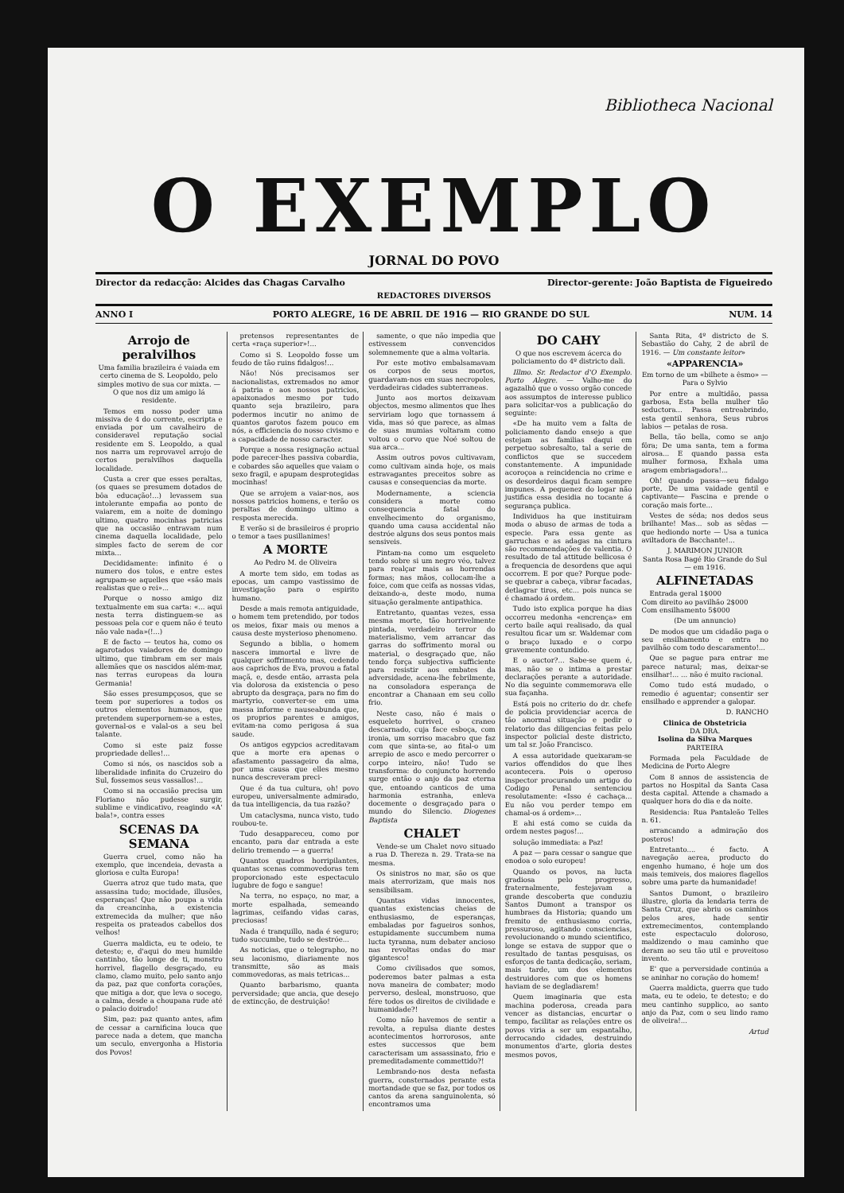Bibliotheca Nacional
O EXEMPLO
JORNAL DO POVO
Director da redacção: Alcides das Chagas Carvalho Director-gerente: João Baptista de Figueiredo
REDACTORES DIVERSOS
ANNO I PORTO ALEGRE, 16 DE ABRIL DE 1916 — RIO GRANDE DO SUL NUM. 14
Arrojo de peralvilhos
Uma familia brazileira é vaiada em certo cinema de S. Leopoldo, pelo simples motivo de sua cor mixta. — O que nos diz um amigo lá residente.
Temos em nosso poder uma missiva de 4 do corrente, escripta e enviada por um cavalheiro de consideravel reputação social residente em S. Leopoldo, a qual nos narra um reprovavel arrojo de certos peralvilhos daquella localidade.
Custa a crer que esses peraltas, (os quaes se presumem dotados de bôa educação!...) levassem sua intolerante empafia ao ponto de vaiarem, em a noite de domingo ultimo, quatro mocinhas patricias que na occasião entravam num cinema daquella localidade, pelo simples facto de serem de cor mixta...
Decididamente: infinito é o numero dos tolos, e entre estes agrupam-se aquelles que «são mais realistas que o rei»...
Porque o nosso amigo diz textualmente em sua carta: «... aqui nesta terra distinguem-se as pessoas pela cor e quem não é teuto não vale nada»(!...)
E de facto — teutos ha, como os agarotados vaiadores de domingo ultimo, que timbram em ser mais allemães que os nascidos além-mar, nas terras europeas da loura Germania!
São esses presumpçosos, que se teem por superiores a todos os outros elementos humanos, que pretendem superpornem-se a estes, governal-os e valal-os a seu bel talante.
Como si este paiz fosse propriedade delles!...
Como si nós, os nascidos sob a liberalidade infinita do Cruzeiro do Sul, fossemos seus vassallos!...
Como si na occasião precisa um Floriano não pudesse surgir, sublime e vindicativo, reagindo «A' bala!», contra esses
SCENAS DA SEMANA
Guerra cruel, como não ha exemplo, que incendeia, devasta a gloriosa e culta Europa!
Guerra atroz que tudo mata, que assassina tudo; mocidade, illusões, esperanças! Que não poupa a vida da creancinha, a existencia extremecida da mulher; que não respeita os prateados cabellos dos velhos!
Guerra maldicta, eu te odeio, te detesto; e, d'aqui do meu humilde cantinho, tão longe de ti, monstro horrivel, flagello desgraçado, eu clamo, clamo muito, pelo santo anjo da paz, paz que conforta corações, que mitiga a dor, que leva o socego, a calma, desde a choupana rude até o palacio doirado!
Sim, paz: paz quanto antes, afim de cessar a carnificina louca que parece nada a detem, que mancha um seculo, envergonha a Historia dos Povos!
pretensos representantes de certa «raça superior»!...
Como si S. Leopoldo fosse um feudo de tão ruins fidalgos!...
Não! Nós precisamos ser nacionalistas, extremados no amor á patria e aos nossos patricios, apaixonados mesmo por tudo quanto seja brazileiro, para podermos incutir no animo de quantos garotos fazem pouco em nós, a efficiencia do nosso civismo e a capacidade de nosso caracter.
Porque a nossa resignação actual pode parecer-lhes passiva cobardia, e cobardes são aquelles que vaiam o sexo fragil, e apupam desprotegidas mocinhas!
Que se arrojem a vaiar-nos, aos nossos patricios homens, e terão os peraltas de domingo ultimo a resposta merecida.
E verão si de brasileiros é proprio o temor a taes pusillanimes!
A MORTE
Ao Pedro M. de Oliveira
A morte tem sido, em todas as epocas, um campo vastissimo de investigação para o espirito humano.
Desde a mais remota antiguidade, o homem tem pretendido, por todos os meios, fixar mais ou menos a causa deste mysterioso phenomeno.
Segundo a biblia, o homem nascera immortal e livre de qualquer soffrimento mas, cedendo aos caprichos de Eva, provou a fatal maçã, e, desde então, arrasta pela via dolorosa da existencia o peso abrupto da desgraça, para no fim do martyrio, converter-se em uma massa informe e nauseabunda que, os proprios parentes e amigos, evitam-na como perigosa á sua saude.
Os antigos egypcios acreditavam que a morte era apenas o afastamento passageiro da alma, por uma causa que elles mesmo nunca descreveram preci-
Que é da tua cultura, oh! povo europeu, universalmente admirado, da tua intelligencia, da tua razão?
Um cataclysma, nunca visto, tudo roubou-te.
Tudo desappareceu, como por encanto, para dar entrada a este delirio tremendo — a guerra!
Quantos quadros horripilantes, quantas scenas commovedoras tem proporcionado este espectaculo lugubre de fogo e sangue!
Na terra, no espaço, no mar, a morte espalhada, semeando lagrimas, ceifando vidas caras, preciosas!
Nada é tranquillo, nada é seguro; tudo succumbe, tudo se destróe...
As noticias, que o telegrapho, no seu laconismo, diariamente nos transmitte, são as mais commovedoras, as mais tetricas...
Quanto barbarismo, quanta perversidade; que ancia, que desejo de extincção, de destruição!
samente, o que não impedia que estivessem convencidos solemnemente que a alma voltaria.
Por este motivo embalsamavam os corpos de seus mortos, guardavam-nos em suas necropoles, verdadeiras cidades subterraneas.
Junto aos mortos deixavam objectos, mesmo alimentos que lhes serviriam logo que tornassem á vida, mas só que parece, as almas de suas mumias voltaram como voltou o corvo que Noé soltou de sua arca...
Assim outros povos cultivavam, como cultivam ainda hoje, os mais estravagantes preceitos sobre as causas e consequencias da morte.
Modernamente, a sciencia considera a morte como consequencia fatal do envelhecimento do organismo, quando uma causa accidental não destróe alguns dos seus pontos mais sensiveis.
Pintam-na como um esqueleto tendo sobre si um negro véo, talvez para realçar mais as horrendas formas; nas mãos, collocam-lhe a foice, com que ceifa as nossas vidas, deixando-a, deste modo, numa situação geralmente antipathica.
Entretanto, quantas vezes, essa mesma morte, tão horrivelmente pintada, verdadeiro terror do materialismo, vem arrancar das garras do soffrimento moral ou material, o desgraçado que, não tendo força subjectiva sufficiente para resistir aos embates da adversidade, acena-lhe febrilmente, na consoladora esperança de encontrar a Chanaan em seu collo frio.
Neste caso, não é mais o esqueleto horrivel, o craneo descarnado, cuja face esboça, com ironia, um sorriso macabro que faz com que sinta-se, ao fital-o um arrepio de asco e medo percorrer o corpo inteiro, não! Tudo se transforma: do conjuncto horrendo surge então o anjo da paz eterna que, entoando canticos de uma harmonia estranha, enleva docemente o desgraçado para o mundo do Silencio. Diogenes Baptista
CHALET
Vende-se um Chalet novo situado a rua D. Thereza n. 29. Trata-se na mesma.
Os sinistros no mar, são os que mais aterrorizam, que mais nos sensibilisam.
Quantas vidas innocentes, quantas existencias cheias de enthusiasmo, de esperanças, embaladas por fagueiros sonhos, estupidamente succumbem numa lucta tyranna, num debater ancioso nas revoltas ondas do mar gigantesco!
Como civilisados que somos, poderemos bater palmas a esta nova maneira de combater; modo perverso, desleal, monstruoso, que fére todos os direitos de civilidade e humanidade?!
Como não havemos de sentir a revolta, a repulsa diante destes acontecimentos horrorosos, ante estes successos que bem caracterisam um assassinato, frio e premeditadamente commettido?!
Lembrando-nos desta nefasta guerra, consternados perante esta mortandade que se faz, por todos os cantos da arena sanguinolenta, só encontramos uma
DO CAHY
O que nos escrevem ácerca do policiamento do 4º districto dali.
Illmo. Sr. Redactor d'O Exemplo. Porto Alegre. — Valho-me do agazalhô que o vosso orgão concede aos assumptos de interesse publico para solicitar-vos a publicação do seguinte:
«De ha muito vem a falta de policiamento dando ensejo a que estejam as familias daqui em perpetuo sobresalto, tal a serie de conflictos que se succedem constantemente. A impunidade acoroçoa a reincidencia no crime e os desordeiros daqui ficam sempre impunes. A pequenez do logar não justifica essa desidia no tocante á segurança publica.
Individuos ha que instituiram moda o abuso de armas de toda a especie. Para essa gente as garruchas e as adagas na cintura são recommendações de valentia. O resultado de tal attitude bellicosa é a frequencia de desordens que aqui occorrem. E por que? Porque pode-se quebrar a cabeça, vibrar facadas, detlagrar tiros, etc... pois nunca se é chamado á ordem.
Tudo isto explica porque ha dias occorreu medonha «encrença» em certo baile aqui realisado, da qual resultou ficar um sr. Waldemar com o braço luxado e o corpo gravemente contundido.
E o auctor?... Sabe-se quem é, mas, não se o intima a prestar declarações perante a autoridade. No dia seguinte commemorava elle sua façanha.
Está pois no criterio do dr. chefe de policia providenciar acerca de tão anormal situação e pedir o relatorio das diligencias feitas pelo inspector policial deste districto, um tal sr. João Francisco.
A essa autoridade queixaram-se varios offendidos do que lhes acontecera. Pois o operoso inspector procurando um artigo do Codigo Penal sentenciou resolutamente: «Isso é cachaça... Eu não vou perder tempo em chamal-os á ordem»...
E ahi está como se cuida da ordem nestes pagos!...
solução immediata: a Paz!
A paz — para cessar o sangue que enodoa o solo europeu!
Quando os povos, na lucta gradiosa pelo progresso, fraternalmente, festejavam a grande descoberta que conduziu Santos Dumont a transpor os humbraes da Historia; quando um fremito de enthusiasmo corria, pressuroso, agitando consciencias, revolucionando o mundo scientifico, longe se estava de suppor que o resultado de tantas pesquisas, os esforços de tanta dedicação, seriam, mais tarde, um dos elementos destruidores com que os homens haviam de se degladiarem!
Quem imaginaria que esta machina poderosa, creada para vencer as distancias, encurtar o tempo, facilitar as relações entre os povos viria a ser um espantalho, derrocando cidades, destruindo monumentos d'arte, gloria destes mesmos povos,
Santa Rita, 4º districto de S. Sebastião do Cahy, 2 de abril de 1916. — Um constante leitor»
«APPARENCIA»
Em torno de um «bilhete a êsmo» — Para o Sylvio
Por entre a multidão, passa garbosa, Esta bella mulher tão seductora... Passa entreabrindo, esta gentil senhora, Seus rubros labios — petalas de rosa.
Bella, tão bella, como se anjo fôra; De uma santa, tem a forma airosa... E quando passa esta mulher formosa, Exhala uma aragem embriagadora!...
Oh! quando passa—seu fidalgo porte, De uma vaidade gentil e captivante— Fascina e prende o coração mais forte...
Vestes de séda; nos dedos seus brilhante! Mas... sob as sêdas — que hediondo norte — Usa a tunica aviltadora de Bacchante!...
J. MARIMON JUNIOR
Santa Rosa Bagé Rio Grande do Sul — em 1916.
ALFINETADAS
Entrada geral 1$000
Com direito ao pavilhão 2$000
Com ensilhamento 5$000
(De um annuncio)
De modos que um cidadão paga o seu ensilhamento e entra no pavilhão com todo descaramento!...
Que se pague para entrar me parece natural; mas, deixar-se ensilhar!... ... não é muito racional.
Como tudo está mudado, o remedio é aguentar; consentir ser ensilhado e apprender a galopar.
D. RANCHO
Clinica de Obstetricia
DA DRA.
Isolina da Silva Marques
PARTEIRA
Formada pela Faculdade de Medicina de Porto Alegre
Com 8 annos de assistencia de partos no Hospital da Santa Casa desta capital. Attende a chamado a qualquer hora do dia e da noite.
Residencia: Rua Pantaleão Telles n. 61.
arrancando a admiração dos posteros!
Entretanto.... é facto. A navegação aerea, producto do engenho humano, é hoje um dos mais temiveis, dos maiores flagellos sobre uma parte da humanidade!
Santos Dumont, o brazileiro illustre, gloria da lendaria terra de Santa Cruz, que abriu os caminhos pelos ares, hade sentir extremecimentos, contemplando este espectaculo doloroso, maldizendo o mau caminho que deram ao seu tão util e proveitoso invento.
E' que a perversidade continúa a se aninhar no coração do homem!
Guerra maldicta, guerra que tudo mata, eu te odeio, te detesto; e do meu cantinho supplico, ao santo anjo da Paz, com o seu lindo ramo de oliveira!...
Artud